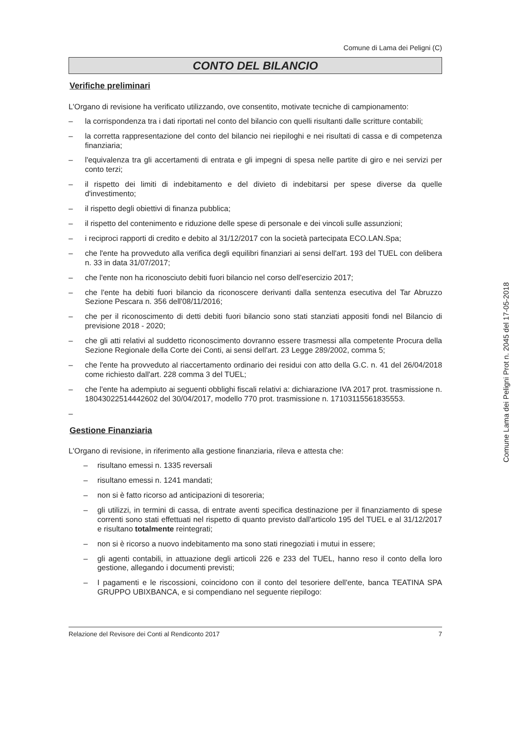Comune di Lama dei Peligni (C)
CONTO DEL BILANCIO
Verifiche preliminari
L'Organo di revisione ha verificato utilizzando, ove consentito, motivate tecniche di campionamento:
– la corrispondenza tra i dati riportati nel conto del bilancio con quelli risultanti dalle scritture contabili;
– la corretta rappresentazione del conto del bilancio nei riepiloghi e nei risultati di cassa e di competenza finanziaria;
– l'equivalenza tra gli accertamenti di entrata e gli impegni di spesa nelle partite di giro e nei servizi per conto terzi;
– il rispetto dei limiti di indebitamento e del divieto di indebitarsi per spese diverse da quelle d'investimento;
– il rispetto degli obiettivi di finanza pubblica;
– il rispetto del contenimento e riduzione delle spese di personale e dei vincoli sulle assunzioni;
– i reciproci rapporti di credito e debito al 31/12/2017 con la società partecipata ECO.LAN.Spa;
– che l'ente ha provveduto alla verifica degli equilibri finanziari ai sensi dell'art. 193 del TUEL con delibera n. 33 in data 31/07/2017;
– che l'ente non ha riconosciuto debiti fuori bilancio nel corso dell'esercizio 2017;
– che l'ente ha debiti fuori bilancio da riconoscere derivanti dalla sentenza esecutiva del Tar Abruzzo Sezione Pescara n. 356 dell'08/11/2016;
– che per il riconoscimento di detti debiti fuori bilancio sono stati stanziati appositi fondi nel Bilancio di previsione 2018 - 2020;
– che gli atti relativi al suddetto riconoscimento dovranno essere trasmessi alla competente Procura della Sezione Regionale della Corte dei Conti, ai sensi dell'art. 23 Legge 289/2002, comma 5;
– che l'ente ha provveduto al riaccertamento ordinario dei residui con atto della G.C. n. 41 del 26/04/2018 come richiesto dall'art. 228 comma 3 del TUEL;
– che l'ente ha adempiuto ai seguenti obblighi fiscali relativi a: dichiarazione IVA 2017 prot. trasmissione n. 18043022514442602 del 30/04/2017, modello 770 prot. trasmissione n. 17103115561835553.
–
Gestione Finanziaria
L'Organo di revisione, in riferimento alla gestione finanziaria, rileva e attesta che:
– risultano emessi n. 1335 reversali
– risultano emessi n. 1241 mandati;
– non si è fatto ricorso ad anticipazioni di tesoreria;
– gli utilizzi, in termini di cassa, di entrate aventi specifica destinazione per il finanziamento di spese correnti sono stati effettuati nel rispetto di quanto previsto dall'articolo 195 del TUEL e al 31/12/2017 e risultano totalmente reintegrati;
– non si è ricorso a nuovo indebitamento ma sono stati rinegoziati i mutui in essere;
– gli agenti contabili, in attuazione degli articoli 226 e 233 del TUEL, hanno reso il conto della loro gestione, allegando i documenti previsti;
– I pagamenti e le riscossioni, coincidono con il conto del tesoriere dell'ente, banca TEATINA SPA GRUPPO UBIXBANCA, e si compendiano nel seguente riepilogo:
Relazione del Revisore dei Conti al Rendiconto 2017 7
Comune Lama dei Peligni Prot n. 2045 del 17-05-2018